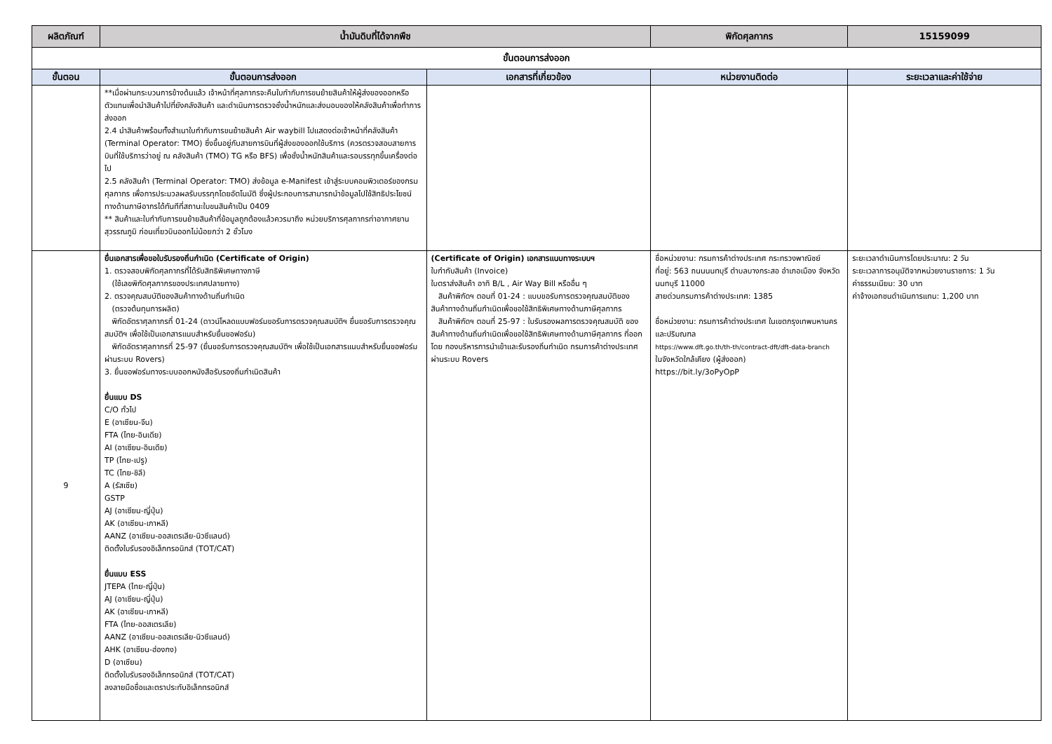| ผลิตภัณฑ์ | น้ำมันดิบที่ได้จากพืช | | พิกัดศุลกากร | 15159099 |
| --- | --- | --- | --- | --- |
| ขั้นตอนการส่งออก | | | | |
| ขั้นตอน | ขั้นตอนการส่งออก | เอกสารที่เกี่ยวข้อง | หน่วยงานติดต่อ | ระยะเวลาและค่าใช้จ่าย |
| | **เมื่อผ่านกระบวนการข้างต้นแล้ว เจ้าหน้าที่ศุลกากรจะคืนใบกำกับการขนย้ายสินค้าให้ผู้ส่งของออกหรือตัวแทนเพื่อนำสินค้าไปที่ยังคลังสินค้า และดำเนินการตรวจชั่งน้ำหนักและส่งมอบของให้คลังสินค้าเพื่อทำการส่งออก 2.4 นำสินค้าพร้อมทั้งสำเนาใบกำกับการขนย้ายสินค้า Air waybill ไปแสดงต่อเจ้าหน้าที่คลังสินค้า (Terminal Operator: TMO) ซึ่งขึ้นอยู่กับสายการบินที่ผู้ส่งของออกใช้บริการ (ควรตรวจสอบสายการบินที่ใช้บริการว่าอยู่ ณ คลังสินค้า (TMO) TG หรือ BFS) เพื่อชั่งน้ำหนักสินค้าและรอบรรทุกขึ้นเครื่องต่อไป 2.5 คลังสินค้า (Terminal Operator: TMO) ส่งข้อมูล e-Manifest เข้าสู่ระบบคอมพิวเตอร์ของกรมศุลกากร เพื่อการประมวลผลรับบรรทุกโดยอัตโนมัติ ซึ่งผู้ประกอบการสามารถนำข้อมูลไปใช้สิทธิประโยชน์ทางด้านภาษีอากรได้ทันทีที่สถานะใบขนสินค้าเป็น 0409 ** สินค้าและใบกำกับการขนย้ายสินค้าที่ข้อมูลถูกต้องแล้วควรมาถึง หน่วยบริการศุลกากรท่าอากาศยานสุวรรณภูมิ ก่อนเที่ยวบินออกไม่น้อยกว่า 2 ชั่วโมง | | | |
| 9 | ยื่นเอกสารเพื่อขอใบรับรองถิ่นกำเนิด (Certificate of Origin) 1. ตรวจสอบพิกัดศุลกากรที่ได้รับสิทธิพิเศษทางภาษี (ใช้เลขพิกัดศุลกากรของประเทศปลายทาง) 2. ตรวจคุณสมบัติของสินค้าทางด้านถิ่นกำเนิด (ตรวจต้นทุนการผลิต) พิกัดอัตราศุลกากรที่ 01-24 (ดาวน์โหลดแบบฟอร์มขอรับการตรวจคุณสมบัติฯ ยื่นขอรับการตรวจคุณสมบัติฯ เพื่อใช้เป็นเอกสารแนบสำหรับยื่นขอฟอร์ม) พิกัดอัตราศุลกากรที่ 25-97 (ยื่นขอรับการตรวจคุณสมบัติฯ เพื่อใช้เป็นเอกสารแนบสำหรับยื่นขอฟอร์มผ่านระบบ Rovers) 3. ยื่นขอฟอร์มทางระบบออกหนังสือรับรองถิ่นกำเนิดสินค้า ยื่นแบบ DS C/O ทั่วไป E (อาเซียน-จีน) FTA (ไทย-อินเดีย) AI (อาเซียน-อินเดีย) TP (ไทย-เปรู) TC (ไทย-ชิลี) A (รัสเซีย) GSTP AJ (อาเซียน-ญี่ปุ่น) AK (อาเซียน-เกาหลี) AANZ (อาเซียน-ออสเตรเลีย-นิวซีแลนด์) ติดตั้งใบรับรองอิเล็กทรอนิกส์ (TOT/CAT) ยื่นแบบ ESS JTEPA (ไทย-ญี่ปุ่น) AJ (อาเซียน-ญี่ปุ่น) AK (อาเซียน-เกาหลี) FTA (ไทย-ออสเตรเลีย) AANZ (อาเซียน-ออสเตรเลีย-นิวซีแลนด์) AHK (อาเซียน-ฮ่องกง) D (อาเซียน) ติดตั้งใบรับรองอิเล็กทรอนิกส์ (TOT/CAT) ลงลายมือชื่อและตราประทับอิเล็กทรอนิกส์ | (Certificate of Origin) เอกสารแนบทางระบบฯ ใบกำกับสินค้า (Invoice) ใบตราส่งสินค้า อาทิ B/L , Air Way Bill หรืออื่น ๆ สินค้าพิกัดฯ ตอนที่ 01-24 : แบบขอรับการตรวจคุณสมบัติของสินค้าทางด้านถิ่นกำเนิดเพื่อขอใช้สิทธิพิเศษทางด้านภาษีศุลกากร สินค้าพิกัดฯ ตอนที่ 25-97 : ใบรับรองผลการตรวจคุณสมบัติ ของสินค้าทางด้านถิ่นกำเนิดเพื่อขอใช้สิทธิพิเศษทางด้านภาษีศุลกากร ที่ออกโดย กองบริหารการนำเข้าและรับรองถิ่นกำเนิด กรมการค้าต่างประเทศ ผ่านระบบ Rovers | ชื่อหน่วยงาน: กรมการค้าต่างประเทศ กระทรวงพาณิชย์ ที่อยู่: 563 ถนนนนทบุรี ตำบลบางกระสอ อำเภอเมือง จังหวัดนนทบุรี 11000 สายด่วนกรมการค้าต่างประเทศ: 1385 ชื่อหน่วยงาน: กรมการค้าต่างประเทศ ในเขตกรุงเทพมหานครและปริมณฑล https://www.dft.go.th/th-th/contract-dft/dft-data-branch ในจังหวัดใกล้เคียง (ผู้ส่งออก) https://bit.ly/3oPyOpP | ระยะเวลาดำเนินการโดยประมาณ: 2 วัน ระยะเวลาการอนุมัติจากหน่วยงานราชการ: 1 วัน ค่าธรรมเนียม: 30 บาท ค่าจ้างเอกชนดำเนินการแทน: 1,200 บาท |